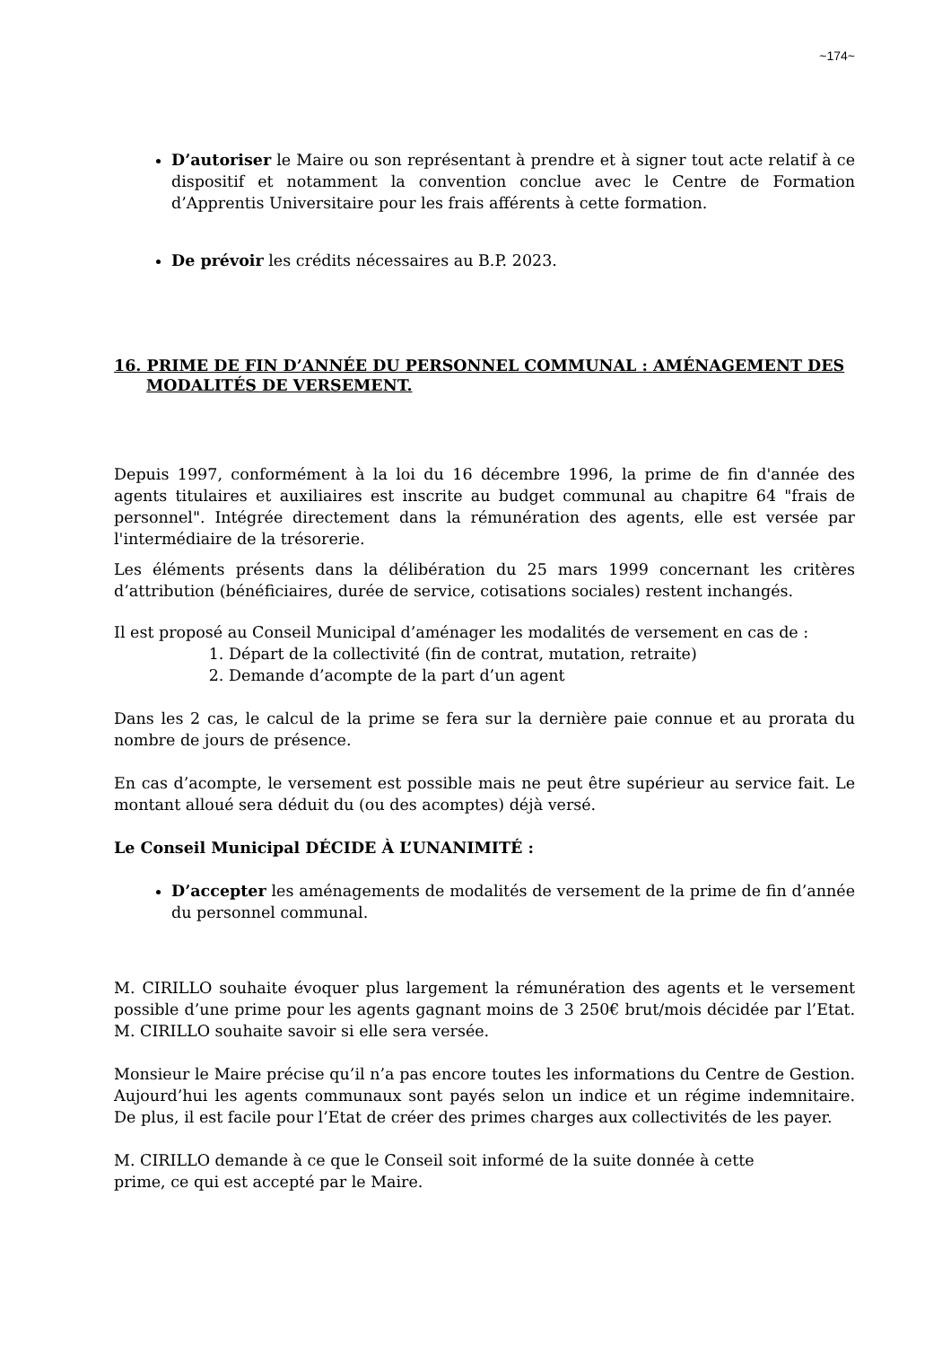~174~
D’autoriser le Maire ou son représentant à prendre et à signer tout acte relatif à ce dispositif et notamment la convention conclue avec le Centre de Formation d’Apprentis Universitaire pour les frais afférents à cette formation.
De prévoir les crédits nécessaires au B.P. 2023.
16. PRIME DE FIN D’ANNÉE DU PERSONNEL COMMUNAL : AMÉNAGEMENT DES MODALITÉS DE VERSEMENT.
Depuis 1997, conformément à la loi du 16 décembre 1996, la prime de fin d'année des agents titulaires et auxiliaires est inscrite au budget communal au chapitre 64 "frais de personnel". Intégrée directement dans la rémunération des agents, elle est versée par l'intermédiaire de la trésorerie.
Les éléments présents dans la délibération du 25 mars 1999 concernant les critères d’attribution (bénéficiaires, durée de service, cotisations sociales) restent inchangés.
Il est proposé au Conseil Municipal d’aménager les modalités de versement en cas de :
1. Départ de la collectivité (fin de contrat, mutation, retraite)
2. Demande d’acompte de la part d’un agent
Dans les 2 cas, le calcul de la prime se fera sur la dernière paie connue et au prorata du nombre de jours de présence.
En cas d’acompte, le versement est possible mais ne peut être supérieur au service fait. Le montant alloué sera déduit du (ou des acomptes) déjà versé.
Le Conseil Municipal DÉCIDE À L’UNANIMITÉ :
D’accepter les aménagements de modalités de versement de la prime de fin d’année du personnel communal.
M. CIRILLO souhaite évoquer plus largement la rémunération des agents et le versement possible d’une prime pour les agents gagnant moins de 3 250€ brut/mois décidée par l’Etat. M. CIRILLO souhaite savoir si elle sera versée.
Monsieur le Maire précise qu’il n’a pas encore toutes les informations du Centre de Gestion. Aujourd’hui les agents communaux sont payés selon un indice et un régime indemnitaire. De plus, il est facile pour l’Etat de créer des primes charges aux collectivités de les payer.
M. CIRILLO demande à ce que le Conseil soit informé de la suite donnée à cette
prime, ce qui est accepté par le Maire.